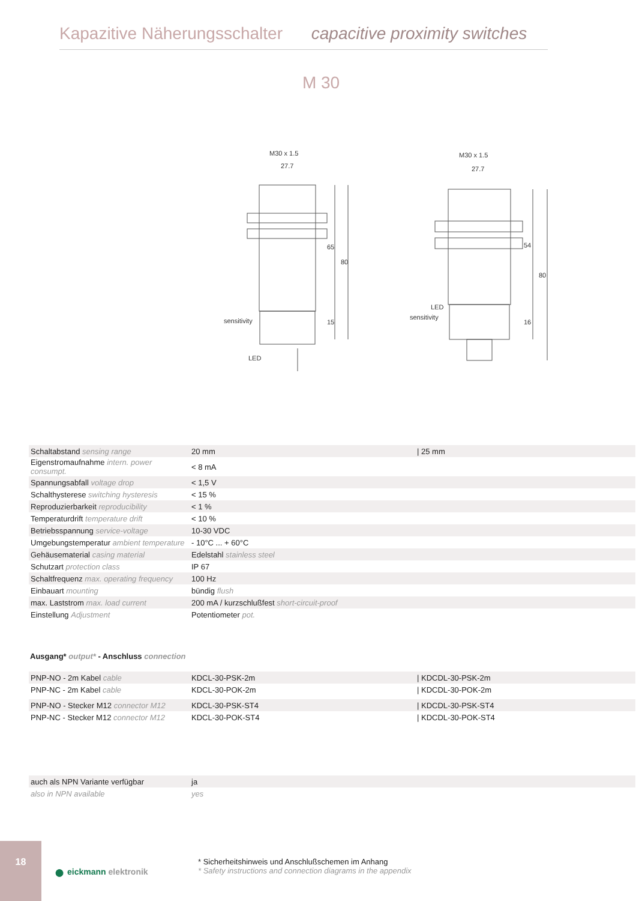Kapazitive Näherungsschalter capacitive proximity switches
M 30
M30 x 1.5
27.7
M30 x 1.5
27.7
sensitivity
LED
LED
sensitivity
65
80
15
54
80
16
| Schaltabstand sensing range | 20 mm | / 25 mm |
| Eigenstromaufnahme intern. power consumpt. | < 8 mA | |
| Spannungsabfall voltage drop | < 1,5 V | |
| Schalthysterese switching hysteresis | < 15 % | |
| Reproduzierbarkeit reproducibility | < 1 % | |
| Temperaturdrift temperature drift | < 10 % | |
| Betriebsspannung service-voltage | 10-30 VDC | |
| Umgebungstemperatur ambient temperature | - 10°C ... + 60°C | |
| Gehäusematerial casing material | Edelstahl stainless steel | |
| Schutzart protection class | IP 67 | |
| Schaltfrequenz max. operating frequency | 100 Hz | |
| Einbauart mounting | bündig flush | |
| max. Laststrom max. load current | 200 mA / kurzschlußfest short-circuit-proof | |
| Einstellung Adjustment | Potentiometer pot. | |
Ausgang* output* - Anschluss connection
| PNP-NO - 2m Kabel cable | KDCL-30-PSK-2m | / KDCDL-30-PSK-2m |
| PNP-NC - 2m Kabel cable | KDCL-30-POK-2m | / KDCDL-30-POK-2m |
| PNP-NO - Stecker M12 connector M12 | KDCL-30-PSK-ST4 | / KDCDL-30-PSK-ST4 |
| PNP-NC - Stecker M12 connector M12 | KDCL-30-POK-ST4 | / KDCDL-30-POK-ST4 |
| auch als NPN Variante verfügbar | ja | |
| also in NPN available | yes | |
18
● eickmann elektronik
* Sicherheitshinweis und Anschlußschemen im Anhang
* Safety instructions and connection diagrams in the appendix